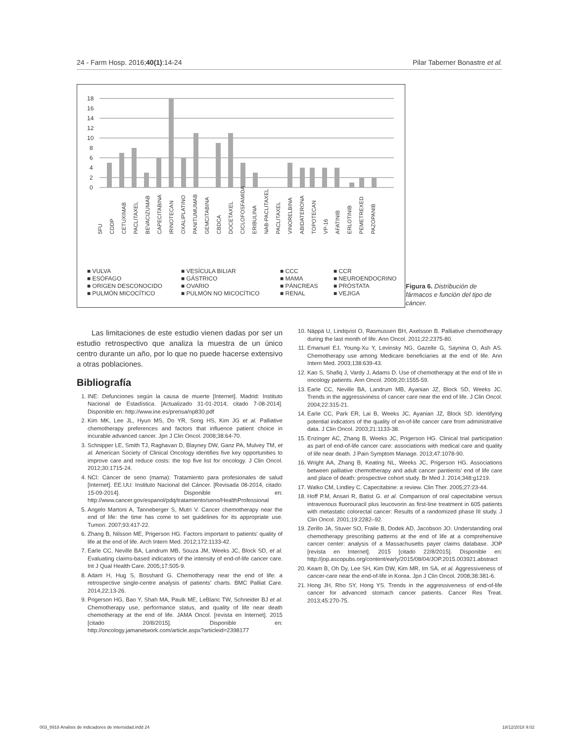24 - Farm Hosp. 2016;40(1):14-24 Pilar Taberner Bonastre et al.
18
16
14
12
10
8
6
4
2
0
5FU CDDP CETUXIMAB PACLITAXEL BEVACIZUMAB CAPECITABINA IRINOTECAN OXALIPLATINO PANITUMUMAB GEMCITABINA CBDCA DOCETAXEL CICLOFOSFAMIDA ERIBULINA NAB-PACLITAXEL PACLITAXEL VINORELBINA ABIDATERONA TOPOTECAN VP-16 AFATINIB ERLOTINIB PEMETREXED PAZOPANIB
■ VULVA ■ VESÍCULA BILIAR ■ CCC ■ CCR ■ ESÓFAGO ■ GÁSTRICO ■ MAMA ■ NEUROENDOCRINO ■ ORIGEN DESCONOCIDO ■ OVARIO ■ PÁNCREAS ■ PRÓSTATA ■ PULMÓN MICOCÍTICO ■ PULMÓN NO MICOCÍTICO ■ RENAL ■ VEJIGA
Figura 6. Distribución de fármacos e función del tipo de cáncer.
Las limitaciones de este estudio vienen dadas por ser un estudio retrospectivo que analiza la muestra de un único centro durante un año, por lo que no puede hacerse extensivo a otras poblaciones.
Bibliografía
1. INE: Defunciones según la causa de muerte [Internet]. Madrid: Instituto Nacional de Estadística. [Actualizado 31-01-2014; citado 7-08-2014]. Disponible en: http://www.ine.es/prensa/np830.pdf
2. Kim MK, Lee JL, Hyun MS, Do YR, Song HS, Kim JG et al. Palliative chemotherapy preferences and factors that influence patient choice in incurable advanced cancer. Jpn J Clin Oncol. 2008;38:64-70.
3. Schnipper LE, Smith TJ, Raghavan D, Blayney DW, Ganz PA, Mulvey TM, et al. American Society of Clinical Oncology identifies five key opportunities to improve care and reduce costs: the top five list for oncology. J Clin Oncol. 2012;30:1715-24.
4. NCI: Cáncer de seno (mama): Tratamiento para profesionales de salud [Internet]. EE.UU: Instituto Nacional del Cáncer. [Revisada 08-2014, citado: 15-09-2014]. Disponible en: http://www.cancer.gov/espanol/pdq/tratamiento/seno/HealthProfessional
5. Angelo Martoni A, Tanneberger S, Mutri V. Cancer chemotherapy near the end of life: the time has come to set guidelines for its appropriate use. Tumori. 2007;93:417-22.
6. Zhang B, Nilsson ME, Prigerson HG. Factors important to patients' quality of life at the end of life. Arch Intern Med. 2012;172:1133-42.
7. Earle CC, Neville BA, Landrum MB, Souza JM, Weeks JC, Block SD, et al. Evaluating claims-based indicators of the intensity of end-of-life cancer care. Int J Qual Health Care. 2005;17:505-9.
8. Adam H, Hug S, Bosshard G. Chemotherapy near the end of life: a retrospective single-centre analysis of patients' charts. BMC Palliat Care. 2014,22;13-26.
9. Prigerson HG, Bao Y, Shah MA, Paulk ME, LeBlanc TW, Schneider BJ et al. Chemotherapy use, performance status, and quality of life near death chemotherapy at the end of life. JAMA Oncol. [revista en Internet]. 2015 [citado 20/8/2015]. Disponible en: http://oncology.jamanetwork.com/article.aspx?articleid=2398177
10. Näppä U, Lindqvist O, Rasmussen BH, Axelsson B. Palliative chemotherapy during the last month of life. Ann Oncol. 2011;22:2375-80.
11. Emanuel EJ, Young-Xu Y, Levinsky NG, Gazelle G, Saynina O, Ash AS. Chemotherapy use among Medicare beneficiaries at the end of life. Ann Intern Med. 2003;138:639-43.
12. Kao S, Shafiq J, Vardy J, Adams D. Use of chemotherapy at the end of life in oncology patients. Ann Oncol. 2009;20:1555-59.
13. Earle CC, Neville BA, Landrum MB, Ayanian JZ, Block SD, Weeks JC. Trends in the aggressiviness of cancer care near the end of life. J Clin Oncol. 2004;22:315-21.
14. Earle CC, Park ER, Lai B, Weeks JC, Ayanian JZ, Block SD. Identifying potential indicators of the quality of en-of-life cancer care from administrative data. J Clin Oncol. 2003;21:1133-38.
15. Enzinger AC, Zhang B, Weeks JC, Prigerson HG. Clinical trial participation as part of end-of-life cancer care: associations with medical care and quality of life near death. J Pain Symptom Manage. 2013;47:1078-90.
16. Wright AA, Zhang B, Keating NL, Weeks JC, Prigerson HG. Associations between palliative chemotherapy and adult cancer pantients' end of life care and place of death: prospective cohort study. Br Med J. 2014;348:g1219.
17. Walko CM, Lindley C. Capecitabine: a review. Clin Ther. 2005;27:23-44.
18. Hoff P.M, Ansari R, Batist G. et al. Comparison of oral capecitabine versus intravenous fluorouracil plus leucovorin as first-line treatment in 605 patients with metastatic colorectal cancer: Results of a randomized phase III study. J Clin Oncol. 2001;19:2282–92.
19. Zerillo JA, Stuver SO, Fraile B, Dodek AD, Jacobson JO. Understanding oral chemotherapy prescribing patterns at the end of life at a comprehensive cancer center: analysis of a Massachusetts payer claims database. JOP [revista en Internet]. 2015 [citado 22/8/2015]. Disponible en: http://jop.ascopubs.org/content/early/2015/08/04/JOP.2015.003921.abstract
20. Keam B, Oh Dy, Lee SH, Kim DW, Kim MR, Im SA, et al. Aggressiveness of cancer-care near the end-of-life in Korea. Jpn J Clin Oncol. 2008;38:381-6.
21. Hong JH, Rho SY, Hong YS. Trends in the aggressiveness of end-of-life cancer for advanced stomach cancer patients. Cancer Res Treat. 2013;45:270-75.
003_8918 Analisis de indicadores de intensidad.indd 24 18/12/2018 9:02